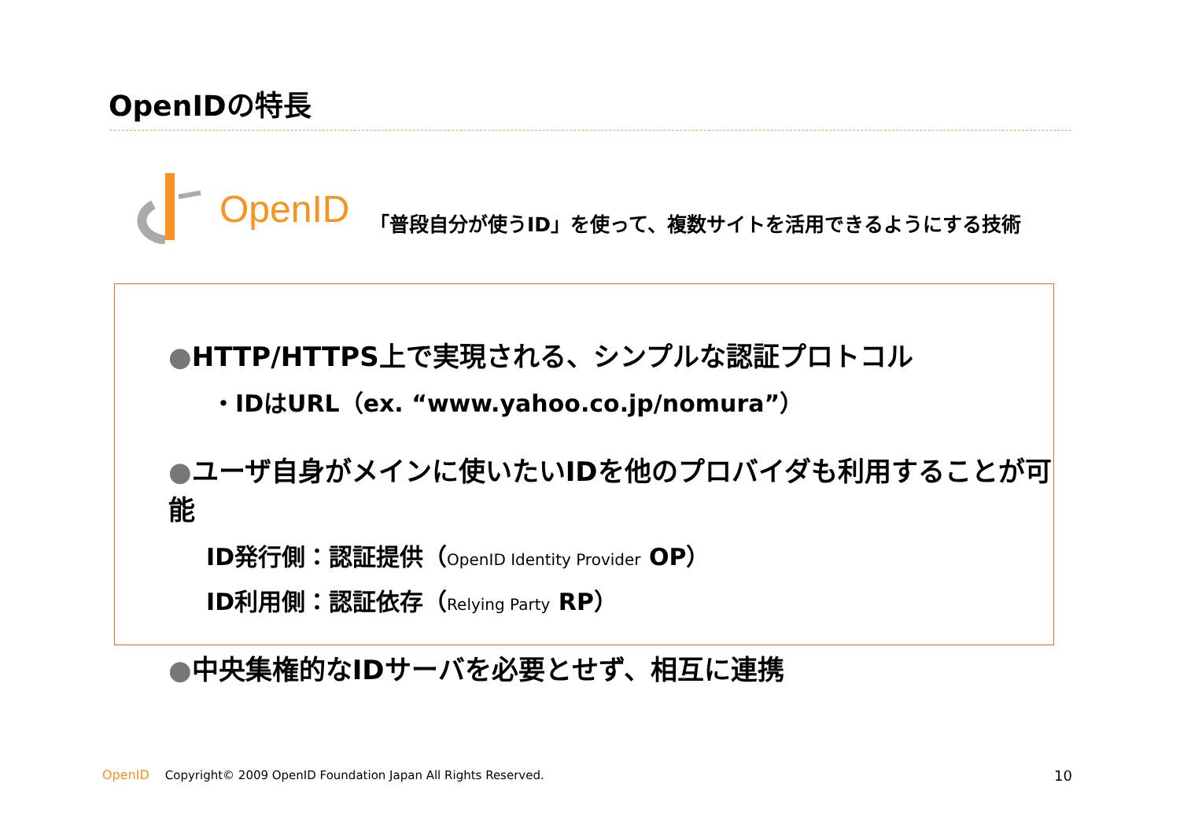OpenIDの特長
OpenID
「普段自分が使うID」を使って、複数サイトを活用できるようにする技術
●HTTP/HTTPS上で実現される、シンプルな認証プロトコル
・IDはURL（ex. “www.yahoo.co.jp/nomura”）
●ユーザ自身がメインに使いたいIDを他のプロバイダも利用することが可能
ID発行側：認証提供（OpenID Identity Provider OP）
ID利用側：認証依存（Relying Party RP）
●中央集権的なIDサーバを必要とせず、相互に連携
OpenID Copyright© 2009 OpenID Foundation Japan All Rights Reserved.
10